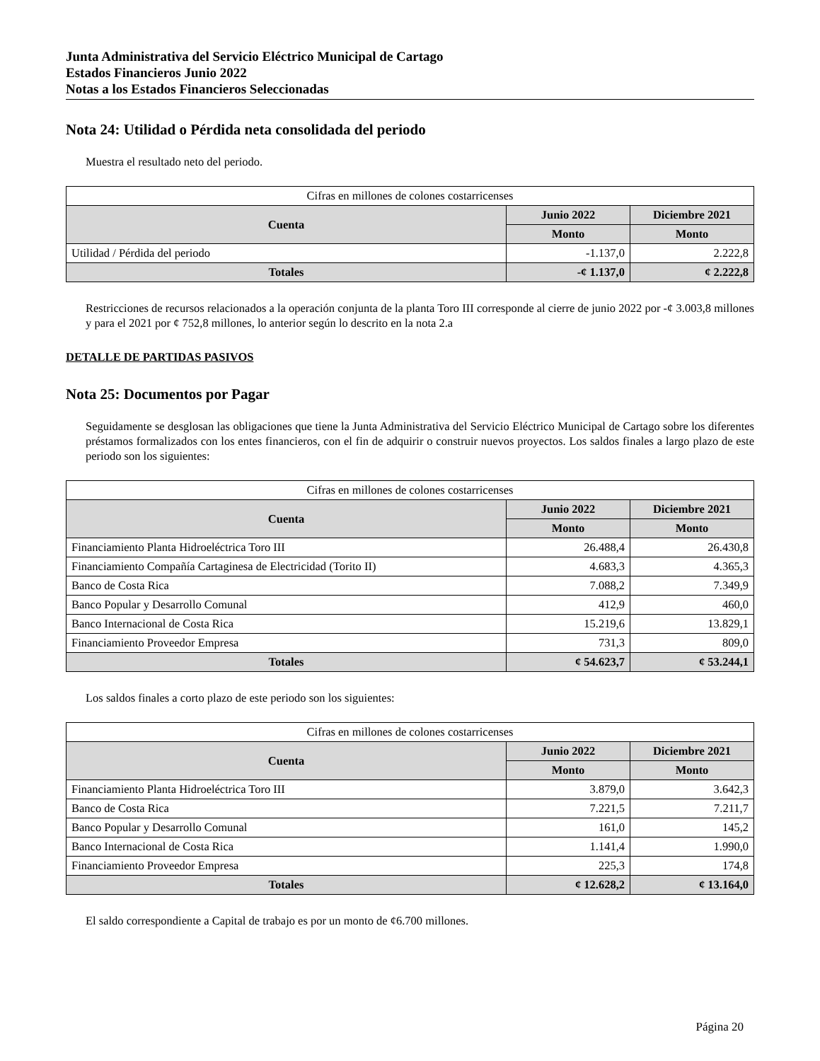Junta Administrativa del Servicio Eléctrico Municipal de Cartago
Estados Financieros Junio 2022
Notas a los Estados Financieros Seleccionadas
Nota 24: Utilidad o Pérdida neta consolidada del periodo
Muestra el resultado neto del periodo.
| Cifras en millones de colones costarricenses | | |
| Cuenta | Junio 2022 | Diciembre 2021 |
| | Monto | Monto |
| Utilidad / Pérdida del periodo | -1.137,0 | 2.222,8 |
| Totales | -¢ 1.137,0 | ¢ 2.222,8 |
Restricciones de recursos relacionados a la operación conjunta de la planta Toro III corresponde al cierre de junio 2022 por -¢ 3.003,8 millones y para el 2021 por ¢ 752,8 millones, lo anterior según lo descrito en la nota 2.a
DETALLE DE PARTIDAS PASIVOS
Nota 25: Documentos por Pagar
Seguidamente se desglosan las obligaciones que tiene la Junta Administrativa del Servicio Eléctrico Municipal de Cartago sobre los diferentes préstamos formalizados con los entes financieros, con el fin de adquirir o construir nuevos proyectos. Los saldos finales a largo plazo de este periodo son los siguientes:
| Cifras en millones de colones costarricenses | | |
| Cuenta | Junio 2022 | Diciembre 2021 |
| | Monto | Monto |
| Financiamiento Planta Hidroeléctrica Toro III | 26.488,4 | 26.430,8 |
| Financiamiento Compañía Cartaginesa de Electricidad (Torito II) | 4.683,3 | 4.365,3 |
| Banco de Costa Rica | 7.088,2 | 7.349,9 |
| Banco Popular y Desarrollo Comunal | 412,9 | 460,0 |
| Banco Internacional de Costa Rica | 15.219,6 | 13.829,1 |
| Financiamiento Proveedor Empresa | 731,3 | 809,0 |
| Totales | ¢ 54.623,7 | ¢ 53.244,1 |
Los saldos finales a corto plazo de este periodo son los siguientes:
| Cifras en millones de colones costarricenses | | |
| Cuenta | Junio 2022 | Diciembre 2021 |
| | Monto | Monto |
| Financiamiento Planta Hidroeléctrica Toro III | 3.879,0 | 3.642,3 |
| Banco de Costa Rica | 7.221,5 | 7.211,7 |
| Banco Popular y Desarrollo Comunal | 161,0 | 145,2 |
| Banco Internacional de Costa Rica | 1.141,4 | 1.990,0 |
| Financiamiento Proveedor Empresa | 225,3 | 174,8 |
| Totales | ¢ 12.628,2 | ¢ 13.164,0 |
El saldo correspondiente a Capital de trabajo es por un monto de ¢6.700 millones.
Página 20